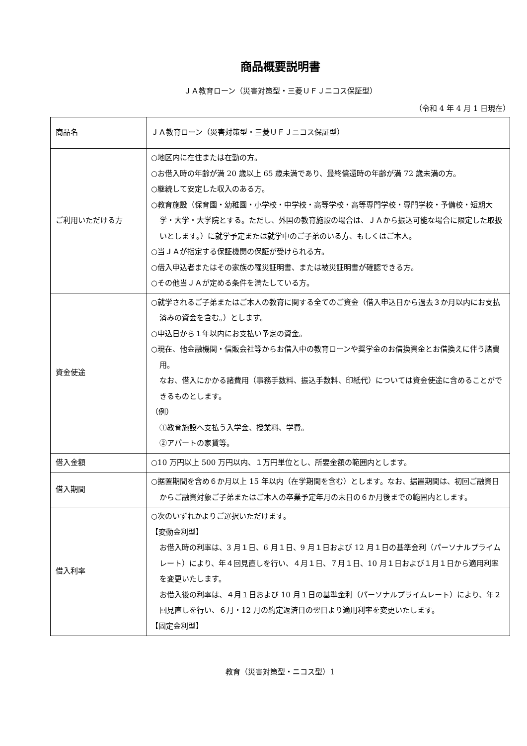商品概要説明書
ＪＡ教育ローン（災害対策型・三菱ＵＦＪニコス保証型）
（令和 4 年 4 月 1 日現在）
| 商品名 | ＪＡ教育ローン（災害対策型・三菱ＵＦＪニコス保証型） |
| ご利用いただける方 | ○地区内に在住または在勤の方。 ○お借入時の年齢が満 20 歳以上 65 歳未満であり、最終償還時の年齢が満 72 歳未満の方。 ○継続して安定した収入のある方。 ○教育施設（保育園・幼稚園・小学校・中学校・高等学校・高等専門学校・専門学校・予備校・短期大学・大学・大学院とする。ただし、外国の教育施設の場合は、ＪＡから振込可能な場合に限定した取扱いとします。）に就学予定または就学中のご子弟のいる方、もしくはご本人。 ○当ＪＡが指定する保証機関の保証が受けられる方。 ○借入申込者またはその家族の罹災証明書、または被災証明書が確認できる方。 ○その他当ＪＡが定める条件を満たしている方。 |
| 資金使途 | ○就学されるご子弟またはご本人の教育に関する全てのご資金（借入申込日から過去３か月以内にお支払済みの資金を含む。）とします。 ○申込日から１年以内にお支払い予定の資金。 ○現在、他金融機関・信販会社等からお借入中の教育ローンや奨学金のお借換資金とお借換えに伴う諸費用。 なお、借入にかかる諸費用（事務手数料、振込手数料、印紙代）については資金使途に含めることができるものとします。 （例） ①教育施設へ支払う入学金、授業料、学費。 ②アパートの家賃等。 |
| 借入金額 | ○10 万円以上 500 万円以内、１万円単位とし、所要金額の範囲内とします。 |
| 借入期間 | ○据置期間を含め６か月以上 15 年以内（在学期間を含む）とします。なお、据置期間は、初回ご融資日からご融資対象ご子弟またはご本人の卒業予定年月の末日の６か月後までの範囲内とします。 |
| 借入利率 | ○次のいずれかよりご選択いただけます。 【変動金利型】 お借入時の利率は、3 月１日、6 月１日、9 月１日および 12 月１日の基準金利（パーソナルプライムレート）により、年４回見直しを行い、４月１日、７月１日、10 月１日および１月１日から適用利率を変更いたします。 お借入後の利率は、４月１日および 10 月１日の基準金利（パーソナルプライムレート）により、年２回見直しを行い、６月・12 月の約定返済日の翌日より適用利率を変更いたします。 【固定金利型】 |
教育（災害対策型・ニコス型）1